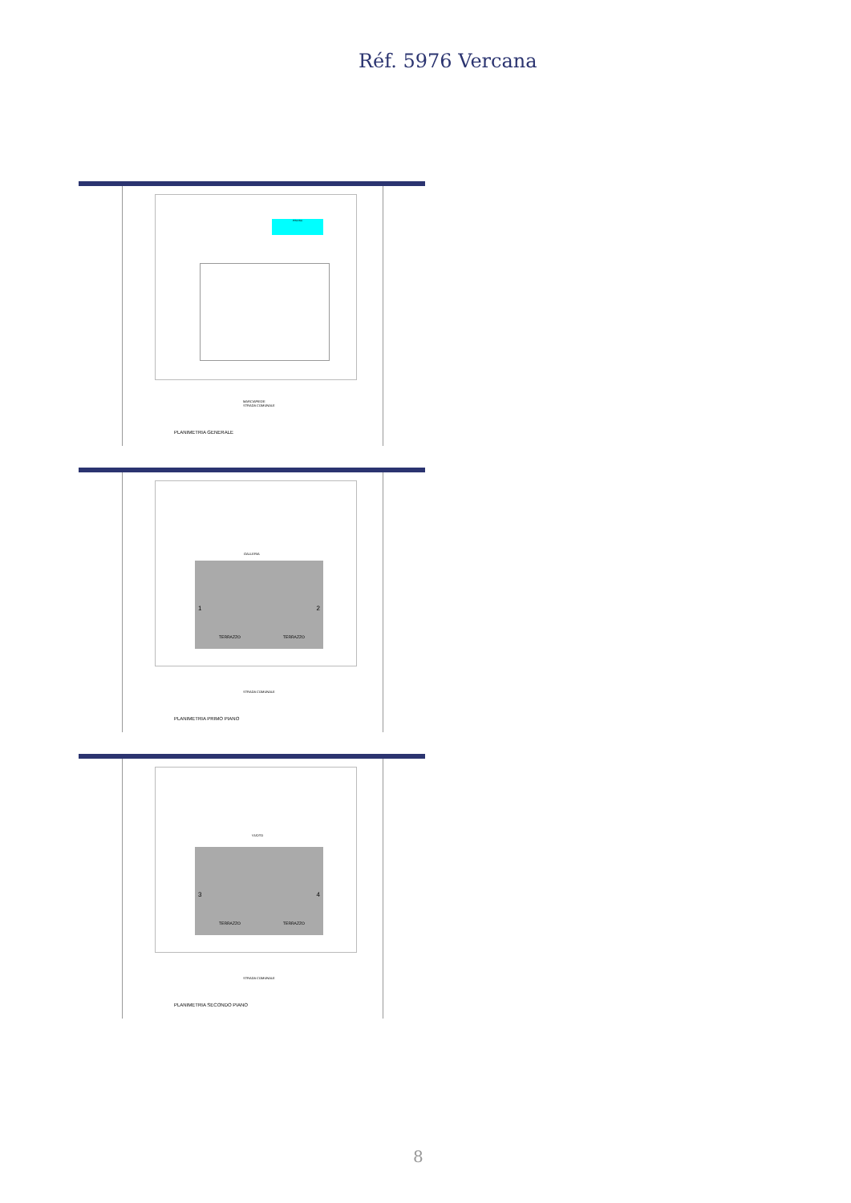Réf. 5976 Vercana
PISCINA
MARCIAPIEDE
STRADA COMUNALE
PLANIMETRIA GENERALE
GALLERIA
TERRAZZO TERRAZZO
1 2
STRADA COMUNALE
PLANIMETRIA PRIMO PIANO
VUOTO
TERRAZZO TERRAZZO
3 4
STRADA COMUNALE
PLANIMETRIA SECONDO PIANO
8